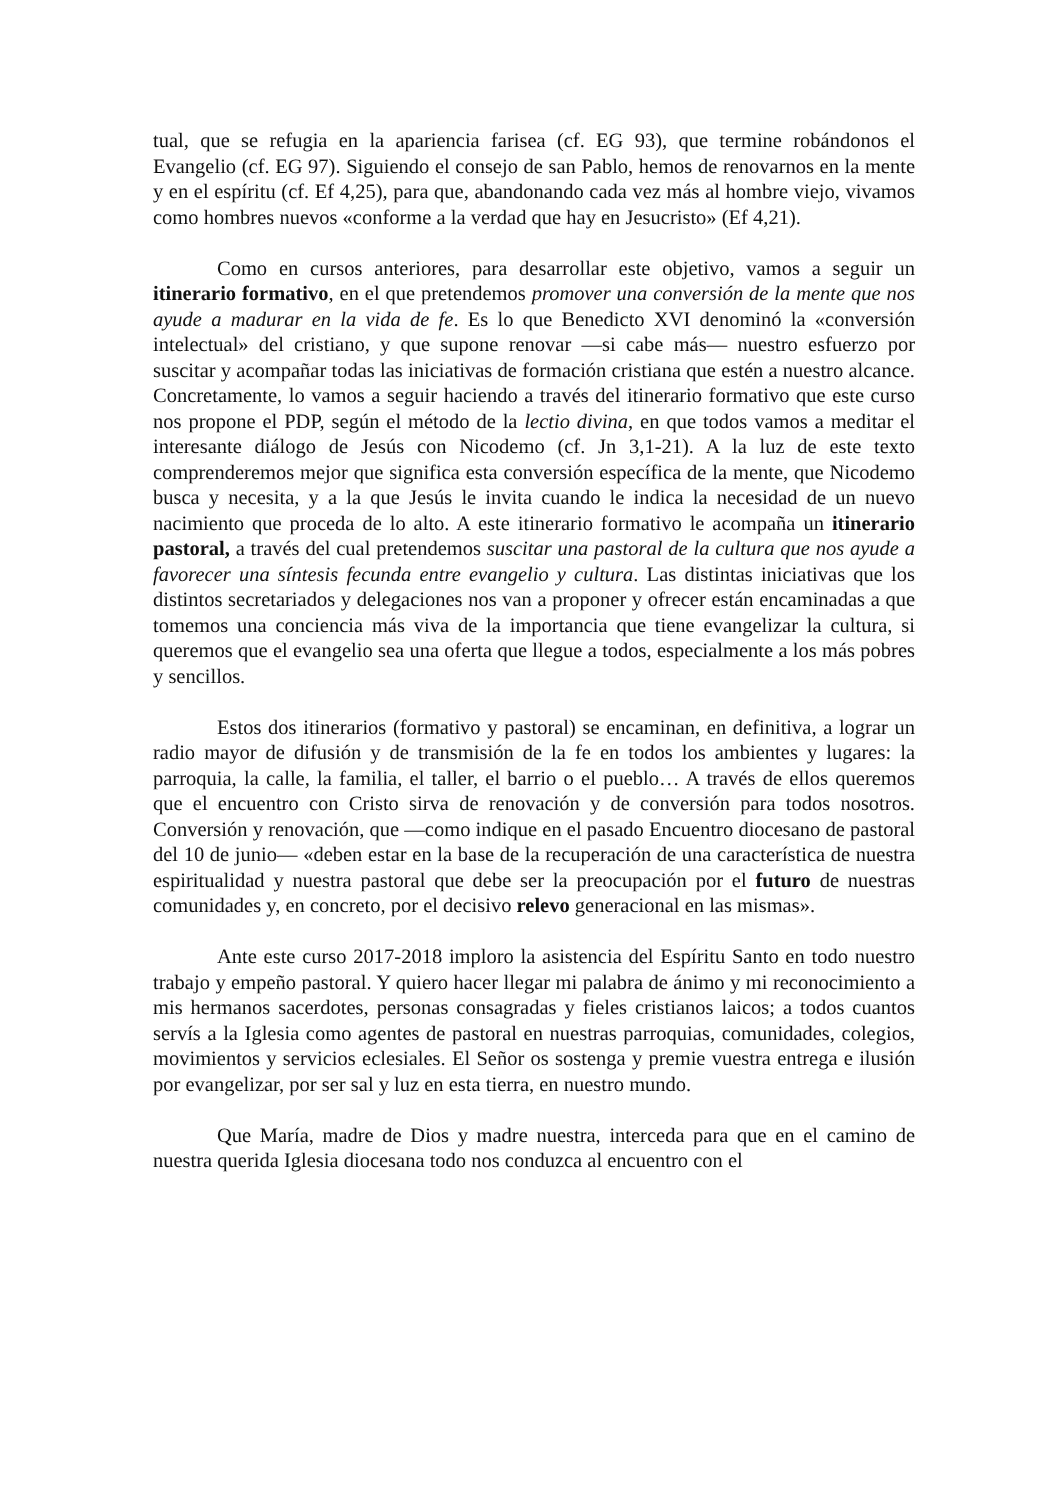tual, que se refugia en la apariencia farisea (cf. EG 93), que termine robándonos el Evangelio (cf. EG 97). Siguiendo el consejo de san Pablo, hemos de renovarnos en la mente y en el espíritu (cf. Ef 4,25), para que, abandonando cada vez más al hombre viejo, vivamos como hombres nuevos «conforme a la verdad que hay en Jesucristo» (Ef 4,21).
Como en cursos anteriores, para desarrollar este objetivo, vamos a seguir un itinerario formativo, en el que pretendemos promover una conversión de la mente que nos ayude a madurar en la vida de fe. Es lo que Benedicto XVI denominó la «conversión intelectual» del cristiano, y que supone renovar —si cabe más— nuestro esfuerzo por suscitar y acompañar todas las iniciativas de formación cristiana que estén a nuestro alcance. Concretamente, lo vamos a seguir haciendo a través del itinerario formativo que este curso nos propone el PDP, según el método de la lectio divina, en que todos vamos a meditar el interesante diálogo de Jesús con Nicodemo (cf. Jn 3,1-21). A la luz de este texto comprenderemos mejor que significa esta conversión específica de la mente, que Nicodemo busca y necesita, y a la que Jesús le invita cuando le indica la necesidad de un nuevo nacimiento que proceda de lo alto. A este itinerario formativo le acompaña un itinerario pastoral, a través del cual pretendemos suscitar una pastoral de la cultura que nos ayude a favorecer una síntesis fecunda entre evangelio y cultura. Las distintas iniciativas que los distintos secretariados y delegaciones nos van a proponer y ofrecer están encaminadas a que tomemos una conciencia más viva de la importancia que tiene evangelizar la cultura, si queremos que el evangelio sea una oferta que llegue a todos, especialmente a los más pobres y sencillos.
Estos dos itinerarios (formativo y pastoral) se encaminan, en definitiva, a lograr un radio mayor de difusión y de transmisión de la fe en todos los ambientes y lugares: la parroquia, la calle, la familia, el taller, el barrio o el pueblo… A través de ellos queremos que el encuentro con Cristo sirva de renovación y de conversión para todos nosotros. Conversión y renovación, que —como indique en el pasado Encuentro diocesano de pastoral del 10 de junio— «deben estar en la base de la recuperación de una característica de nuestra espiritualidad y nuestra pastoral que debe ser la preocupación por el futuro de nuestras comunidades y, en concreto, por el decisivo relevo generacional en las mismas».
Ante este curso 2017-2018 imploro la asistencia del Espíritu Santo en todo nuestro trabajo y empeño pastoral. Y quiero hacer llegar mi palabra de ánimo y mi reconocimiento a mis hermanos sacerdotes, personas consagradas y fieles cristianos laicos; a todos cuantos servís a la Iglesia como agentes de pastoral en nuestras parroquias, comunidades, colegios, movimientos y servicios eclesiales. El Señor os sostenga y premie vuestra entrega e ilusión por evangelizar, por ser sal y luz en esta tierra, en nuestro mundo.
Que María, madre de Dios y madre nuestra, interceda para que en el camino de nuestra querida Iglesia diocesana todo nos conduzca al encuentro con el